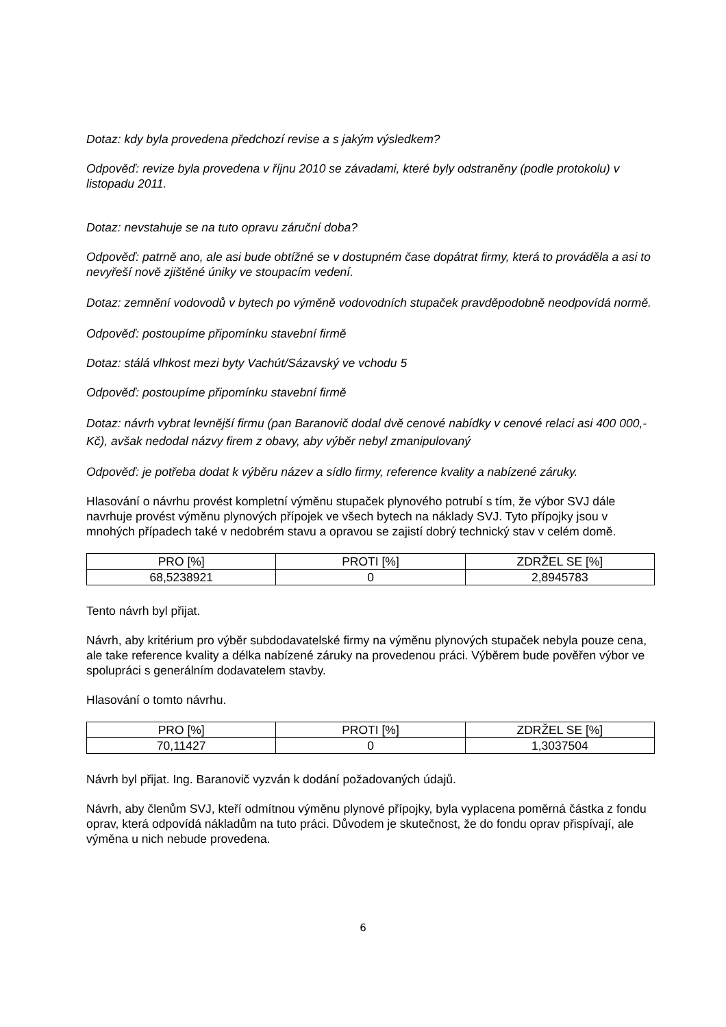Dotaz: kdy byla provedena předchozí revise a s jakým výsledkem?
Odpověď: revize byla provedena v říjnu 2010 se závadami, které byly odstraněny (podle protokolu) v listopadu 2011.
Dotaz: nevstahuje se na tuto opravu záruční doba?
Odpověď: patrně ano, ale asi bude obtížné se v dostupném čase dopátrat firmy, která to prováděla a asi to nevyřeší nově zjištěné úniky ve stoupacím vedení.
Dotaz: zemnění vodovodů v bytech po výměně vodovodních stupaček pravděpodobně neodpovídá normě.
Odpověď: postoupíme připomínku stavební firmě
Dotaz: stálá vlhkost mezi byty Vachút/Sázavský ve vchodu 5
Odpověď: postoupíme připomínku stavební firmě
Dotaz: návrh vybrat levnější firmu (pan Baranovič dodal dvě cenové nabídky v cenové relaci asi 400 000,- Kč), avšak nedodal názvy firem z obavy, aby výběr nebyl zmanipulovaný
Odpověď: je potřeba dodat k výběru název a sídlo firmy, reference kvality a nabízené záruky.
Hlasování o návrhu provést kompletní výměnu stupaček plynového potrubí s tím, že výbor SVJ dále navrhuje provést výměnu plynových přípojek ve všech bytech na náklady SVJ. Tyto přípojky jsou v mnohých případech také v nedobrém stavu a opravou se zajistí dobrý technický stav v celém domě.
| PRO [%] | PROTI [%] | ZDRŽEL SE [%] |
| 68,5238921 | 0 | 2,8945783 |
Tento návrh byl přijat.
Návrh, aby kritérium pro výběr subdodavatelské firmy na výměnu plynových stupaček nebyla pouze cena, ale take reference kvality a délka nabízené záruky na provedenou práci. Výběrem bude pověřen výbor ve spolupráci s generálním dodavatelem stavby.
Hlasování o tomto návrhu.
| PRO [%] | PROTI [%] | ZDRŽEL SE [%] |
| 70,11427 | 0 | 1,3037504 |
Návrh byl přijat. Ing. Baranovič vyzván k dodání požadovaných údajů.
Návrh, aby členům SVJ, kteří odmítnou výměnu plynové přípojky, byla vyplacena poměrná částka z fondu oprav, která odpovídá nákladům na tuto práci. Důvodem je skutečnost, že do fondu oprav přispívají, ale výměna u nich nebude provedena.
6